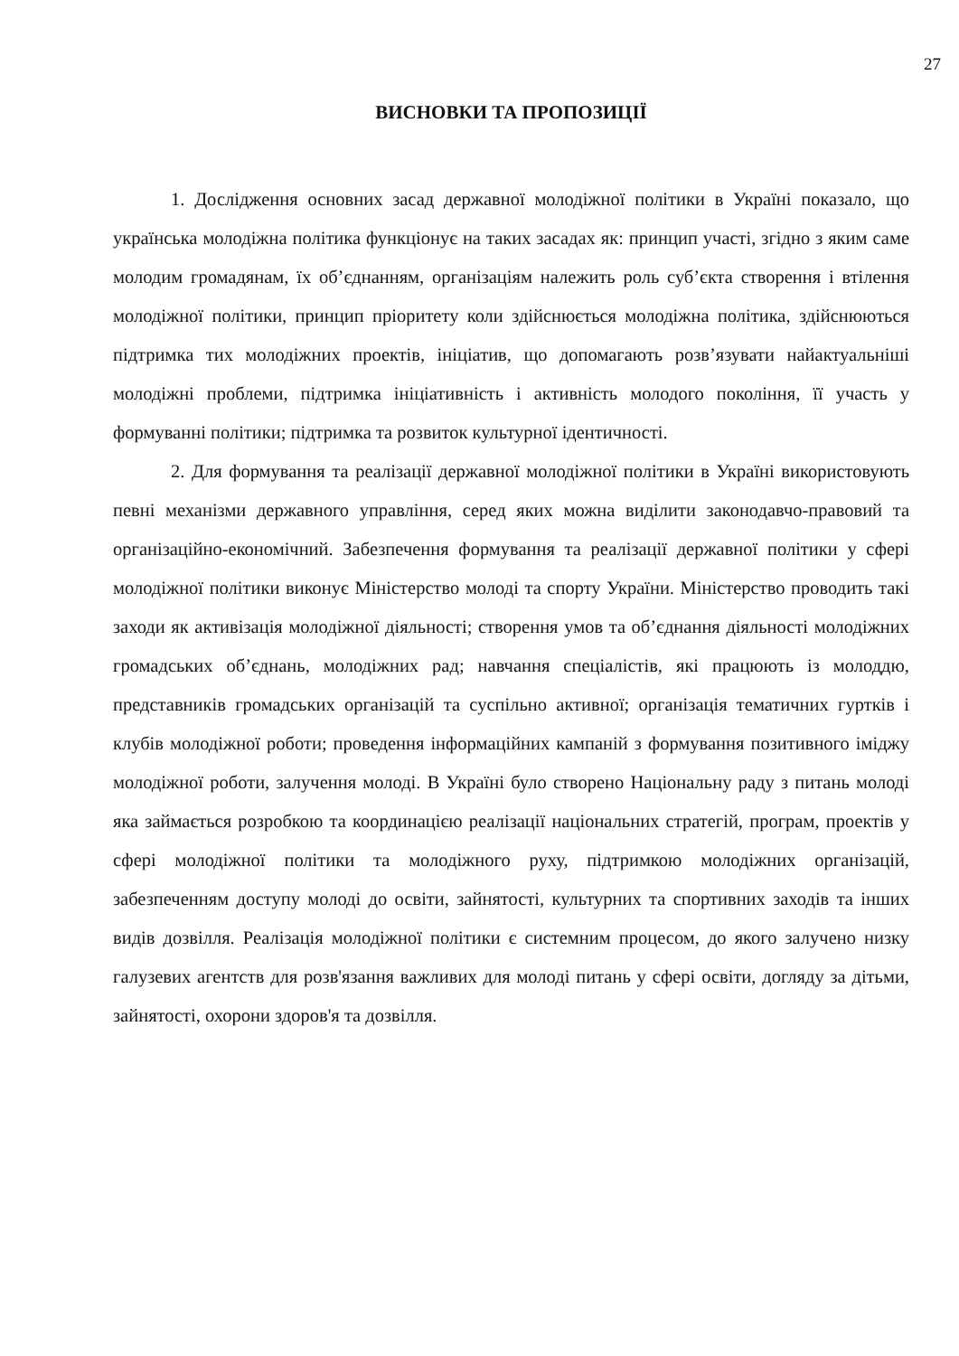27
ВИСНОВКИ ТА ПРОПОЗИЦІЇ
1. Дослідження основних засад державної молодіжної політики в Україні показало, що українська молодіжна політика функціонує на таких засадах як: принцип участі, згідно з яким саме молодим громадянам, їх об’єднанням, організаціям належить роль суб’єкта створення і втілення молодіжної політики, принцип пріоритету коли здійснюється молодіжна політика, здійснюються підтримка тих молодіжних проектів, ініціатив, що допомагають розв’язувати найактуальніші молодіжні проблеми, підтримка ініціативність і активність молодого покоління, її участь у формуванні політики; підтримка та розвиток культурної ідентичності.
2. Для формування та реалізації державної молодіжної політики в Україні використовують певні механізми державного управління, серед яких можна виділити законодавчо-правовий та організаційно-економічний. Забезпечення формування та реалізації державної політики у сфері молодіжної політики виконує Міністерство молоді та спорту України. Міністерство проводить такі заходи як активізація молодіжної діяльності; створення умов та об’єднання діяльності молодіжних громадських об’єднань, молодіжних рад; навчання спеціалістів, які працюють із молоддю, представників громадських організацій та суспільно активної; організація тематичних гуртків і клубів молодіжної роботи; проведення інформаційних кампаній з формування позитивного іміджу молодіжної роботи, залучення молоді. В Україні було створено Національну раду з питань молоді яка займається розробкою та координацією реалізації національних стратегій, програм, проектів у сфері молодіжної політики та молодіжного руху, підтримкою молодіжних організацій, забезпеченням доступу молоді до освіти, зайнятості, культурних та спортивних заходів та інших видів дозвілля. Реалізація молодіжної політики є системним процесом, до якого залучено низку галузевих агентств для розв'язання важливих для молоді питань у сфері освіти, догляду за дітьми, зайнятості, охорони здоров'я та дозвілля.